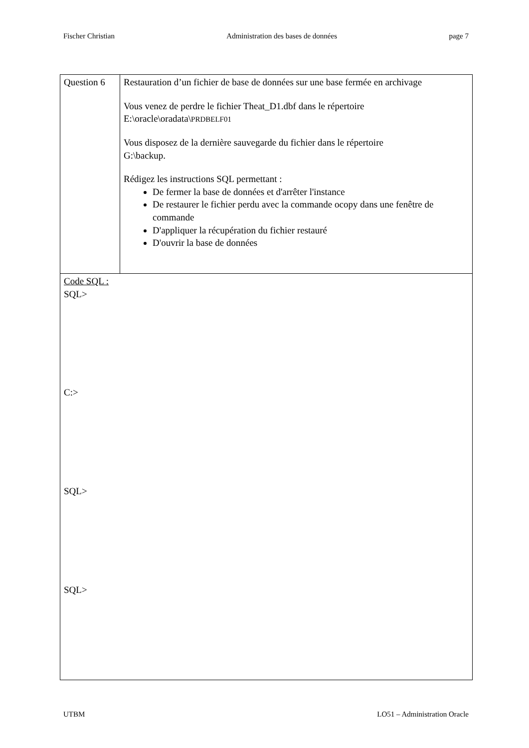Fischer Christian Administration des bases de données page 7
| Question 6 | Restauration d’un fichier de base de données sur une base fermée en archivage Vous venez de perdre le fichier Theat_D1.dbf dans le répertoire E:\oracle\oradata\ PRDBELF01 Vous disposez de la dernière sauvegarde du fichier dans le répertoire G:\backup. Rédigez les instructions SQL permettant : De fermer la base de données et d'arrêter l'instance De restaurer le fichier perdu avec la commande ocopy dans une fenêtre de commande D'appliquer la récupération du fichier restauré D'ouvrir la base de données |
| Code SQL : SQL> C:> SQL> SQL> | |
UTBM LO51 – Administration Oracle